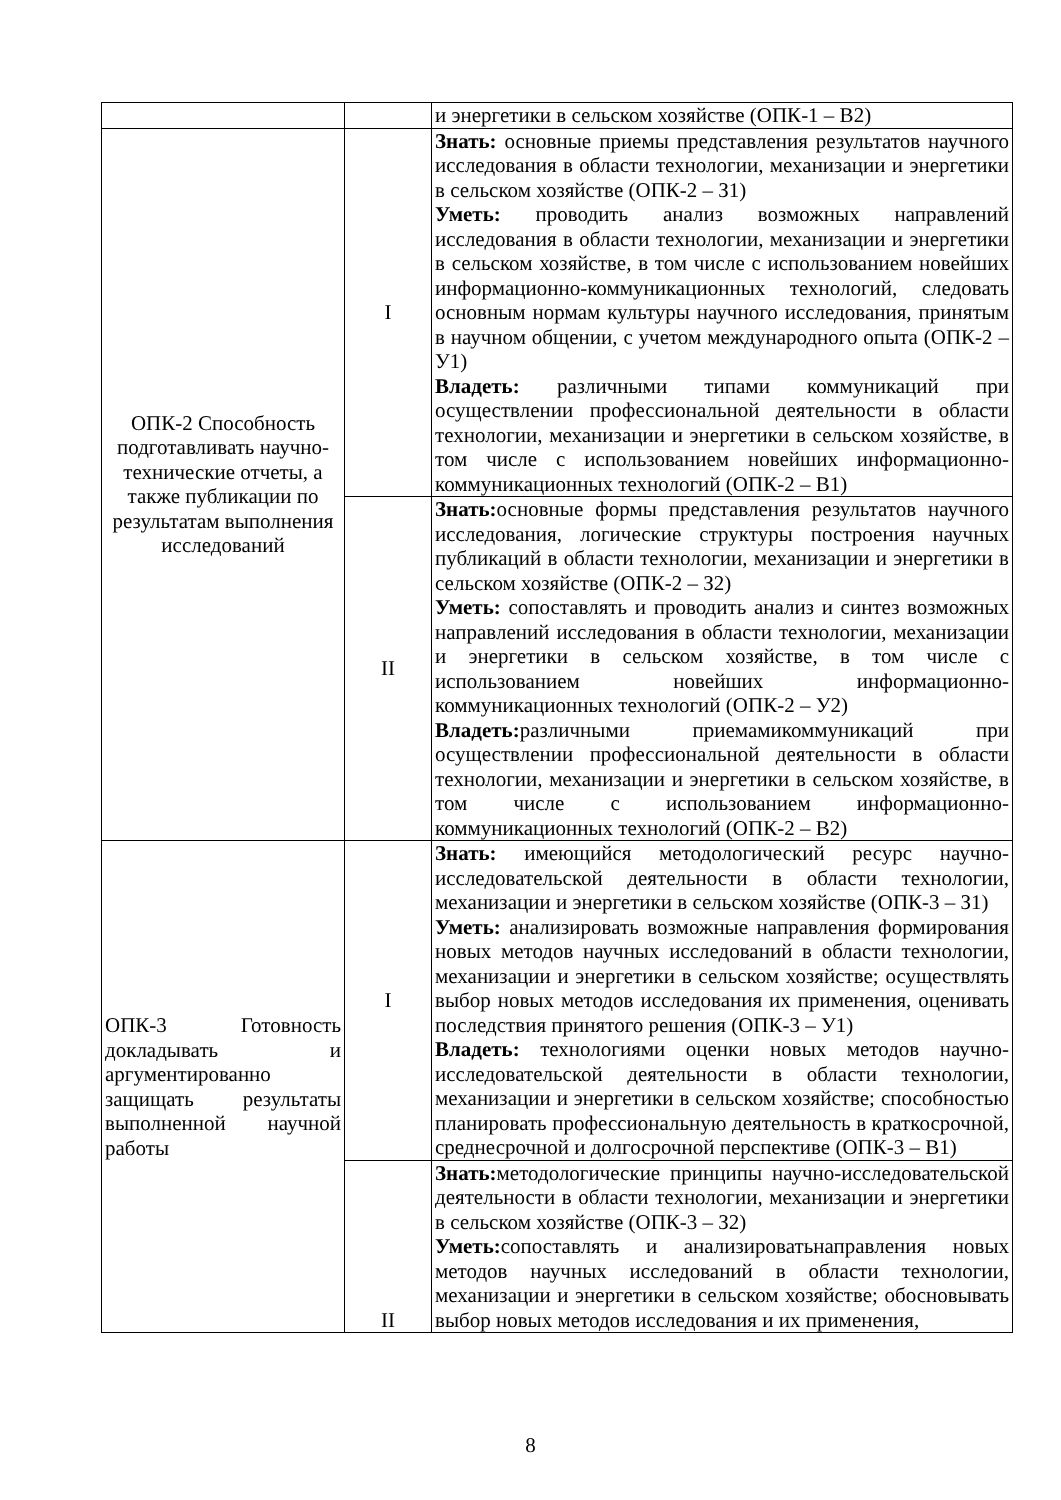| | | и энергетики в сельском хозяйстве (ОПК-1 – В2) |
| ОПК-2 Способность подготавливать научно-технические отчеты, а также публикации по результатам выполнения исследований | I | Знать: основные приемы представления результатов научного исследования в области технологии, механизации и энергетики в сельском хозяйстве (ОПК-2 – З1) Уметь: проводить анализ возможных направлений исследования в области технологии, механизации и энергетики в сельском хозяйстве, в том числе с использованием новейших информационно-коммуникационных технологий, следовать основным нормам культуры научного исследования, принятым в научном общении, с учетом международного опыта (ОПК-2 – У1) Владеть: различными типами коммуникаций при осуществлении профессиональной деятельности в области технологии, механизации и энергетики в сельском хозяйстве, в том числе с использованием новейших информационно-коммуникационных технологий (ОПК-2 – В1) |
| | II | Знать: основные формы представления результатов научного исследования, логические структуры построения научных публикаций в области технологии, механизации и энергетики в сельском хозяйстве (ОПК-2 – З2) Уметь: сопоставлять и проводить анализ и синтез возможных направлений исследования в области технологии, механизации и энергетики в сельском хозяйстве, в том числе с использованием новейших информационно-коммуникационных технологий (ОПК-2 – У2) Владеть: различными приемамикоммуникаций при осуществлении профессиональной деятельности в области технологии, механизации и энергетики в сельском хозяйстве, в том числе с использованием информационно-коммуникационных технологий (ОПК-2 – В2) |
| ОПК-3 Готовность докладывать и аргументированно защищать результаты выполненной научной работы | I | Знать: имеющийся методологический ресурс научно-исследовательской деятельности в области технологии, механизации и энергетики в сельском хозяйстве (ОПК-3 – З1) Уметь: анализировать возможные направления формирования новых методов научных исследований в области технологии, механизации и энергетики в сельском хозяйстве; осуществлять выбор новых методов исследования их применения, оценивать последствия принятого решения (ОПК-3 – У1) Владеть: технологиями оценки новых методов научно-исследовательской деятельности в области технологии, механизации и энергетики в сельском хозяйстве; способностью планировать профессиональную деятельность в краткосрочной, среднесрочной и долгосрочной перспективе (ОПК-3 – В1) |
| | II | Знать: методологические принципы научно-исследовательской деятельности в области технологии, механизации и энергетики в сельском хозяйстве (ОПК-3 – З2) Уметь: сопоставлять и анализироватьнаправления новых методов научных исследований в области технологии, механизации и энергетики в сельском хозяйстве; обосновывать выбор новых методов исследования и их применения, |
8